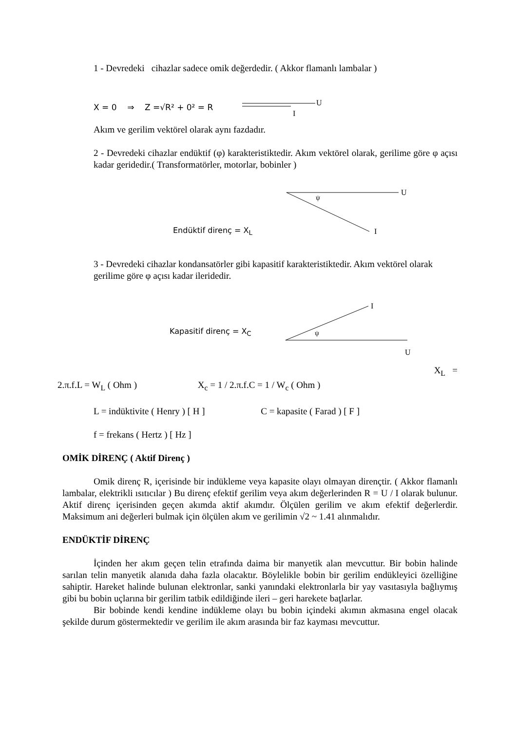1 - Devredeki cihazlar sadece omik değerdedir. ( Akkor flamanlı lambalar )
X = 0 ⇒ Z =√R² + 0² = R
U
I
Akım ve gerilim vektörel olarak aynı fazdadır.
2 - Devredeki cihazlar endüktif (φ) karakteristiktedir. Akım vektörel olarak, gerilime göre φ açısı kadar geridedir.( Transformatörler, motorlar, bobinler )
Endüktif direnç = X<sub>L</sub>
ψ
U
I
3 - Devredeki cihazlar kondansatörler gibi kapasitif karakteristiktedir. Akım vektörel olarak gerilime göre φ açısı kadar ileridedir.
Kapasitif direnç = X<sub>C</sub>
ψ
I
U
X<sub>L</sub> =
2.π.f.L = W<sub>L</sub> ( Ohm ) X<sub>c</sub> = 1 / 2.π.f.C = 1 / W<sub>c</sub> ( Ohm )
L = indüktivite ( Henry ) [ H ] C = kapasite ( Farad ) [ F ]
f = frekans ( Hertz ) [ Hz ]
OMİK DİRENÇ ( Aktif Direnç )
Omik direnç R, içerisinde bir indükleme veya kapasite olayı olmayan dirençtir. ( Akkor flamanlı lambalar, elektrikli ısıtıcılar ) Bu direnç efektif gerilim veya akım değerlerinden R = U / I olarak bulunur. Aktif direnç içerisinden geçen akımda aktif akımdır. Ölçülen gerilim ve akım efektif değerlerdir. Maksimum ani değerleri bulmak için ölçülen akım ve gerilimin √2 ~ 1.41 alınmalıdır.
ENDÜKTİF DİRENÇ
İçinden her akım geçen telin etrafında daima bir manyetik alan mevcuttur. Bir bobin halinde sarılan telin manyetik alanıda daha fazla olacaktır. Böylelikle bobin bir gerilim endükleyici özelliğine sahiptir. Hareket halinde bulunan elektronlar, sanki yanındaki elektronlarla bir yay vasıtasıyla bağlıymış gibi bu bobin uçlarına bir gerilim tatbik edildiğinde ileri – geri harekete baţlarlar.
Bir bobinde kendi kendine indükleme olayı bu bobin içindeki akımın akmasına engel olacak şekilde durum göstermektedir ve gerilim ile akım arasında bir faz kayması mevcuttur.